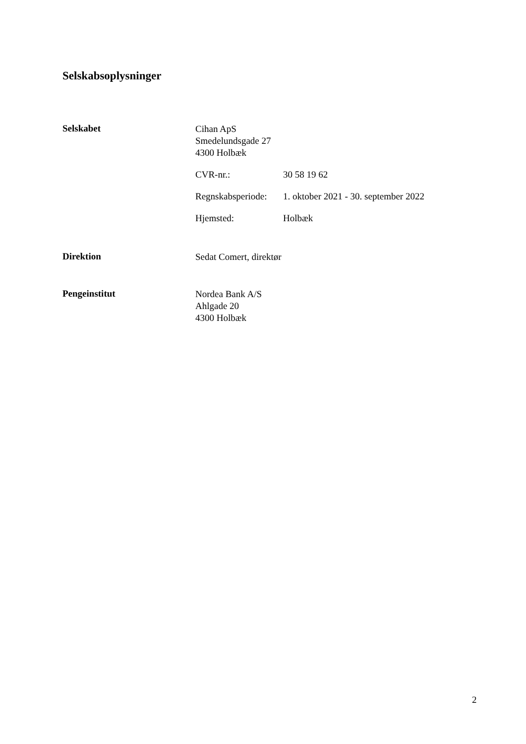Selskabsoplysninger
Selskabet
Cihan ApS
Smedelundsgade 27
4300 Holbæk
CVR-nr.: 30 58 19 62
Regnskabsperiode:
1. oktober 2021 - 30. september 2022
Hjemsted: Holbæk
Direktion
Sedat Comert, direktør
Pengeinstitut
Nordea Bank A/S
Ahlgade 20
4300 Holbæk
2